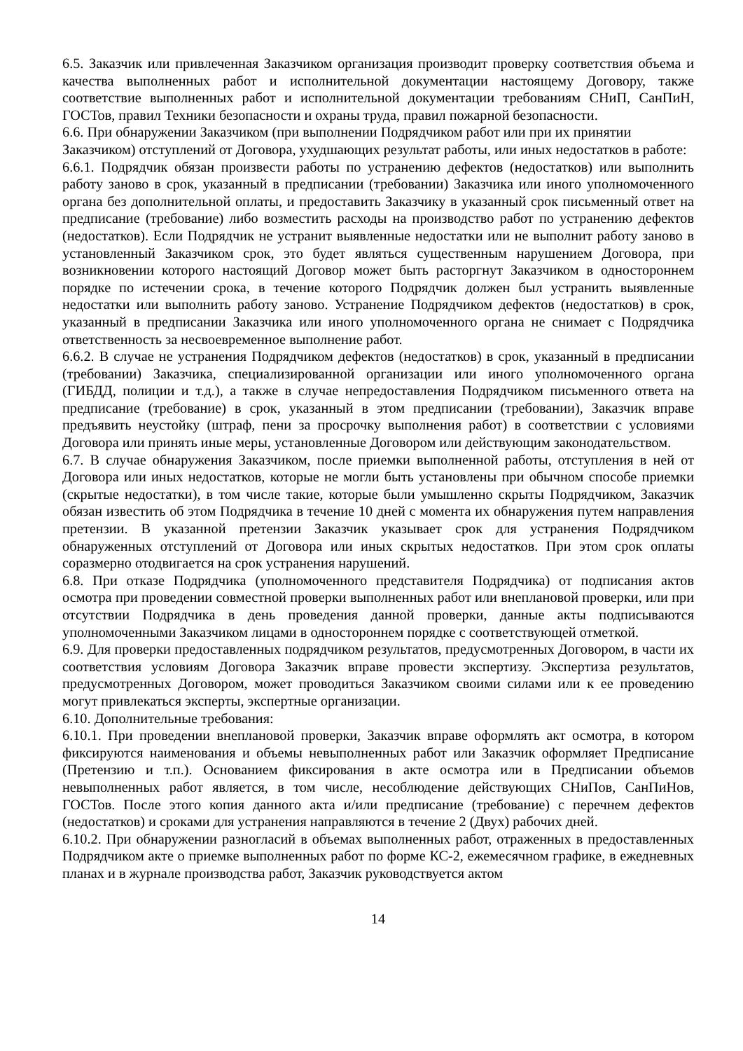6.5. Заказчик или привлеченная Заказчиком организация производит проверку соответствия объема и качества выполненных работ и исполнительной документации настоящему Договору, также соответствие выполненных работ и исполнительной документации требованиям СНиП, СанПиН, ГОСТов, правил Техники безопасности и охраны труда, правил пожарной безопасности.
6.6. При обнаружении Заказчиком (при выполнении Подрядчиком работ или при их принятии Заказчиком) отступлений от Договора, ухудшающих результат работы, или иных недостатков в работе:
6.6.1. Подрядчик обязан произвести работы по устранению дефектов (недостатков) или выполнить работу заново в срок, указанный в предписании (требовании) Заказчика или иного уполномоченного органа без дополнительной оплаты, и предоставить Заказчику в указанный срок письменный ответ на предписание (требование) либо возместить расходы на производство работ по устранению дефектов (недостатков). Если Подрядчик не устранит выявленные недостатки или не выполнит работу заново в установленный Заказчиком срок, это будет являться существенным нарушением Договора, при возникновении которого настоящий Договор может быть расторгнут Заказчиком в одностороннем порядке по истечении срока, в течение которого Подрядчик должен был устранить выявленные недостатки или выполнить работу заново. Устранение Подрядчиком дефектов (недостатков) в срок, указанный в предписании Заказчика или иного уполномоченного органа не снимает с Подрядчика ответственность за несвоевременное выполнение работ.
6.6.2. В случае не устранения Подрядчиком дефектов (недостатков) в срок, указанный в предписании (требовании) Заказчика, специализированной организации или иного уполномоченного органа (ГИБДД, полиции и т.д.), а также в случае непредоставления Подрядчиком письменного ответа на предписание (требование) в срок, указанный в этом предписании (требовании), Заказчик вправе предъявить неустойку (штраф, пени за просрочку выполнения работ) в соответствии с условиями Договора или принять иные меры, установленные Договором или действующим законодательством.
6.7. В случае обнаружения Заказчиком, после приемки выполненной работы, отступления в ней от Договора или иных недостатков, которые не могли быть установлены при обычном способе приемки (скрытые недостатки), в том числе такие, которые были умышленно скрыты Подрядчиком, Заказчик обязан известить об этом Подрядчика в течение 10 дней с момента их обнаружения путем направления претензии. В указанной претензии Заказчик указывает срок для устранения Подрядчиком обнаруженных отступлений от Договора или иных скрытых недостатков. При этом срок оплаты соразмерно отодвигается на срок устранения нарушений.
6.8. При отказе Подрядчика (уполномоченного представителя Подрядчика) от подписания актов осмотра при проведении совместной проверки выполненных работ или внеплановой проверки, или при отсутствии Подрядчика в день проведения данной проверки, данные акты подписываются уполномоченными Заказчиком лицами в одностороннем порядке с соответствующей отметкой.
6.9. Для проверки предоставленных подрядчиком результатов, предусмотренных Договором, в части их соответствия условиям Договора Заказчик вправе провести экспертизу. Экспертиза результатов, предусмотренных Договором, может проводиться Заказчиком своими силами или к ее проведению могут привлекаться эксперты, экспертные организации.
6.10. Дополнительные требования:
6.10.1. При проведении внеплановой проверки, Заказчик вправе оформлять акт осмотра, в котором фиксируются наименования и объемы невыполненных работ или Заказчик оформляет Предписание (Претензию и т.п.). Основанием фиксирования в акте осмотра или в Предписании объемов невыполненных работ является, в том числе, несоблюдение действующих СНиПов, СанПиНов, ГОСТов. После этого копия данного акта и/или предписание (требование) с перечнем дефектов (недостатков) и сроками для устранения направляются в течение 2 (Двух) рабочих дней.
6.10.2. При обнаружении разногласий в объемах выполненных работ, отраженных в предоставленных Подрядчиком акте о приемке выполненных работ по форме КС-2, ежемесячном графике, в ежедневных планах и в журнале производства работ, Заказчик руководствуется актом
14